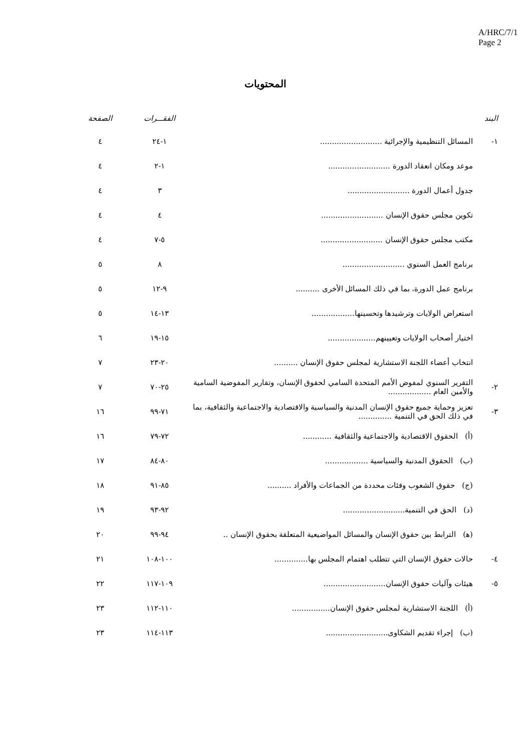A/HRC/7/1
Page 2
المحتويات
| البند | | الفقـــرات | الصفحة |
| --- | --- | --- | --- |
| ١- | المسائل التنظيمية والإجرائية .......................... | ١-٢٤ | ٤ |
| | موعد ومكان انعقاد الدورة .......................... | ١-٢ | ٤ |
| | جدول أعمال الدورة .......................... | ٣ | ٤ |
| | تكوين مجلس حقوق الإنسان .......................... | ٤ | ٤ |
| | مكتب مجلس حقوق الإنسان .......................... | ٥-٧ | ٤ |
| | برنامج العمل السنوي .......................... | ٨ | ٥ |
| | برنامج عمل الدورة، بما في ذلك المسائل الأخرى .......... | ٩-١٢ | ٥ |
| | استعراض الولايات وترشيدها وتحسينها.................. | ١٣-١٤ | ٥ |
| | اختيار أصحاب الولايات وتعيينهم.................... | ١٥-١٩ | ٦ |
| | انتخاب أعضاء اللجنة الاستشارية لمجلس حقوق الإنسان .......... | ٢٠-٢٣ | ٧ |
| ٢- | التقرير السنوي لمفوض الأمم المتحدة السامي لحقوق الإنسان، وتقارير المفوضية السامية والأمين العام .................. | ٢٥-٧٠ | ٧ |
| ٣- | تعزيز وحماية جميع حقوق الإنسان المدنية والسياسية والاقتصادية والاجتماعية والثقافية، بما في ذلك الحق في التنمية .............. | ٧١-٩٩ | ١٦ |
| | (أ) الحقوق الاقتصادية والاجتماعية والثقافية ............ | ٧٢-٧٩ | ١٦ |
| | (ب) الحقوق المدنية والسياسية .................. | ٨٠-٨٤ | ١٧ |
| | (ج) حقوق الشعوب وفئات محددة من الجماعات والأفراد .......... | ٨٥-٩١ | ١٨ |
| | (د) الحق في التنمية.......................... | ٩٢-٩٣ | ١٩ |
| | (ﻫ) الترابط بين حقوق الإنسان والمسائل المواضيعية المتعلقة بحقوق الإنسان .. | ٩٤-٩٩ | ٢٠ |
| ٤- | حالات حقوق الإنسان التي تتطلب اهتمام المجلس بها.............. | ١٠٠-١٠٨ | ٢١ |
| ٥- | هيئات وآليات حقوق الإنسان.......................... | ١٠٩-١١٧ | ٢٢ |
| | (أ) اللجنة الاستشارية لمجلس حقوق الإنسان................ | ١١٠-١١٢ | ٢٣ |
| | (ب) إجراء تقديم الشكاوى.......................... | ١١٣-١١٤ | ٢٣ |